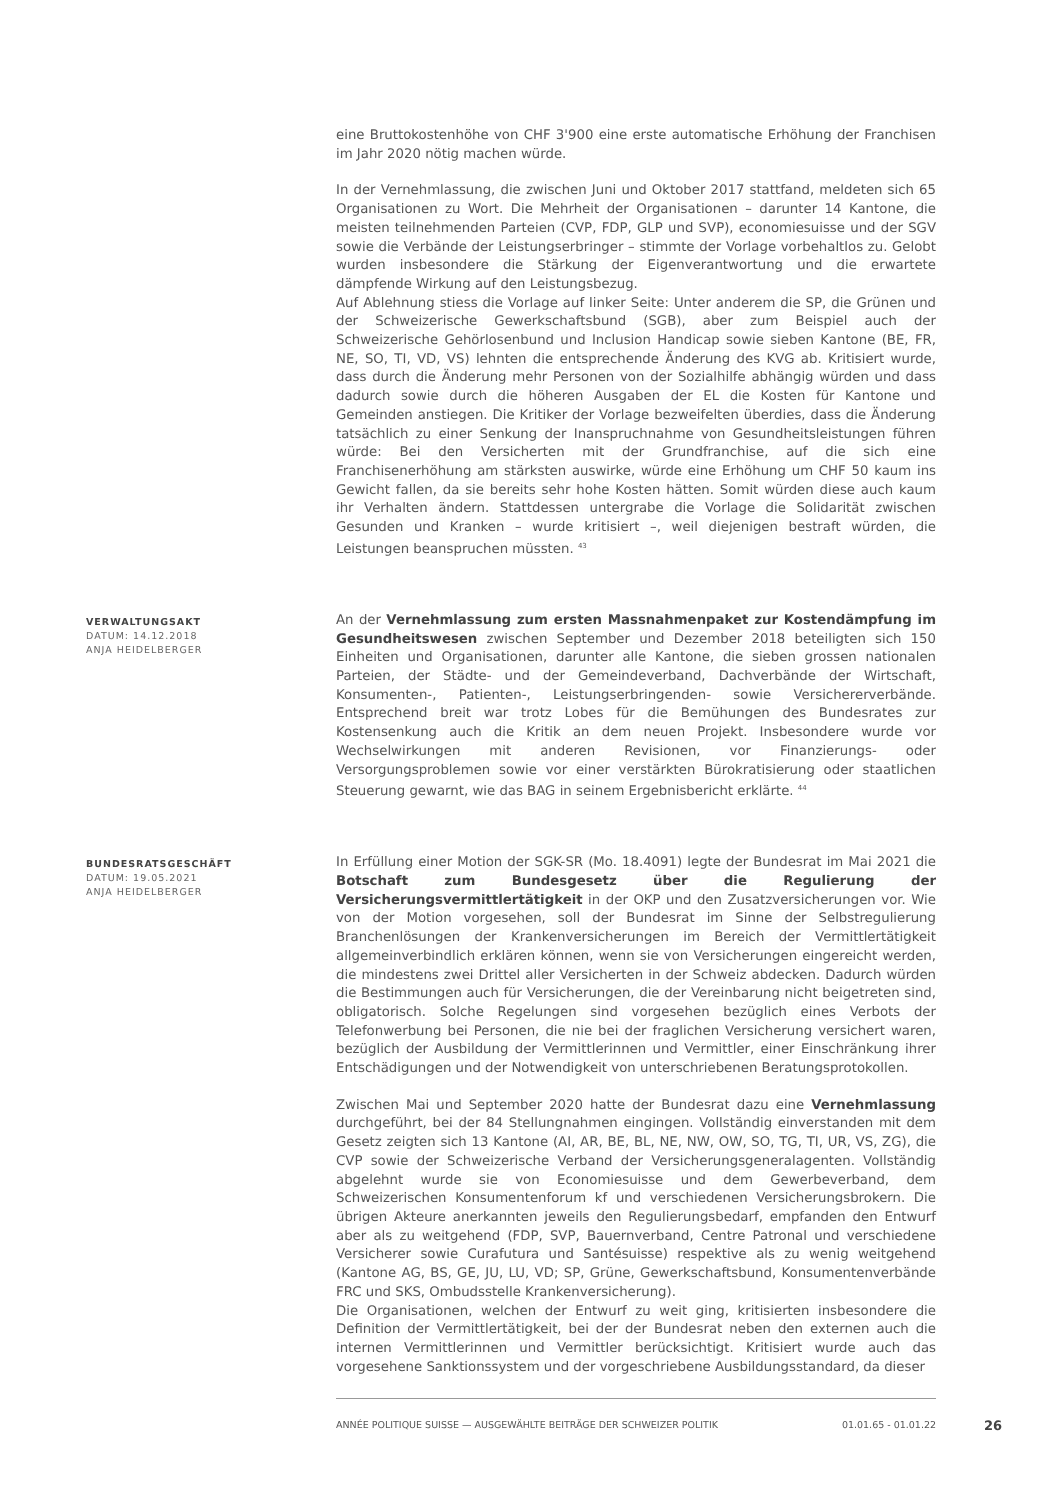eine Bruttokostenhöhe von CHF 3'900 eine erste automatische Erhöhung der Franchisen im Jahr 2020 nötig machen würde.
In der Vernehmlassung, die zwischen Juni und Oktober 2017 stattfand, meldeten sich 65 Organisationen zu Wort. Die Mehrheit der Organisationen – darunter 14 Kantone, die meisten teilnehmenden Parteien (CVP, FDP, GLP und SVP), economiesuisse und der SGV sowie die Verbände der Leistungserbringer – stimmte der Vorlage vorbehaltlos zu. Gelobt wurden insbesondere die Stärkung der Eigenverantwortung und die erwartete dämpfende Wirkung auf den Leistungsbezug.
Auf Ablehnung stiess die Vorlage auf linker Seite: Unter anderem die SP, die Grünen und der Schweizerische Gewerkschaftsbund (SGB), aber zum Beispiel auch der Schweizerische Gehörlosenbund und Inclusion Handicap sowie sieben Kantone (BE, FR, NE, SO, TI, VD, VS) lehnten die entsprechende Änderung des KVG ab. Kritisiert wurde, dass durch die Änderung mehr Personen von der Sozialhilfe abhängig würden und dass dadurch sowie durch die höheren Ausgaben der EL die Kosten für Kantone und Gemeinden anstiegen. Die Kritiker der Vorlage bezweifelten überdies, dass die Änderung tatsächlich zu einer Senkung der Inanspruchnahme von Gesundheitsleistungen führen würde: Bei den Versicherten mit der Grundfranchise, auf die sich eine Franchisenerhöhung am stärksten auswirke, würde eine Erhöhung um CHF 50 kaum ins Gewicht fallen, da sie bereits sehr hohe Kosten hätten. Somit würden diese auch kaum ihr Verhalten ändern. Stattdessen untergrabe die Vorlage die Solidarität zwischen Gesunden und Kranken – wurde kritisiert –, weil diejenigen bestraft würden, die Leistungen beanspruchen müssten. <sup>43</sup>
VERWALTUNGSAKT
DATUM: 14.12.2018
ANJA HEIDELBERGER
An der Vernehmlassung zum ersten Massnahmenpaket zur Kostendämpfung im Gesundheitswesen zwischen September und Dezember 2018 beteiligten sich 150 Einheiten und Organisationen, darunter alle Kantone, die sieben grossen nationalen Parteien, der Städte- und der Gemeindeverband, Dachverbände der Wirtschaft, Konsumenten-, Patienten-, Leistungserbringenden- sowie Versichererverbände. Entsprechend breit war trotz Lobes für die Bemühungen des Bundesrates zur Kostensenkung auch die Kritik an dem neuen Projekt. Insbesondere wurde vor Wechselwirkungen mit anderen Revisionen, vor Finanzierungs- oder Versorgungsproblemen sowie vor einer verstärkten Bürokratisierung oder staatlichen Steuerung gewarnt, wie das BAG in seinem Ergebnisbericht erklärte. <sup>44</sup>
BUNDESRATSGESCHÄFT
DATUM: 19.05.2021
ANJA HEIDELBERGER
In Erfüllung einer Motion der SGK-SR (Mo. 18.4091) legte der Bundesrat im Mai 2021 die Botschaft zum Bundesgesetz über die Regulierung der Versicherungsvermittlertätigkeit in der OKP und den Zusatzversicherungen vor. Wie von der Motion vorgesehen, soll der Bundesrat im Sinne der Selbstregulierung Branchenlösungen der Krankenversicherungen im Bereich der Vermittlertätigkeit allgemeinverbindlich erklären können, wenn sie von Versicherungen eingereicht werden, die mindestens zwei Drittel aller Versicherten in der Schweiz abdecken. Dadurch würden die Bestimmungen auch für Versicherungen, die der Vereinbarung nicht beigetreten sind, obligatorisch. Solche Regelungen sind vorgesehen bezüglich eines Verbots der Telefonwerbung bei Personen, die nie bei der fraglichen Versicherung versichert waren, bezüglich der Ausbildung der Vermittlerinnen und Vermittler, einer Einschränkung ihrer Entschädigungen und der Notwendigkeit von unterschriebenen Beratungsprotokollen.
Zwischen Mai und September 2020 hatte der Bundesrat dazu eine Vernehmlassung durchgeführt, bei der 84 Stellungnahmen eingingen. Vollständig einverstanden mit dem Gesetz zeigten sich 13 Kantone (AI, AR, BE, BL, NE, NW, OW, SO, TG, TI, UR, VS, ZG), die CVP sowie der Schweizerische Verband der Versicherungsgeneralagenten. Vollständig abgelehnt wurde sie von Economiesuisse und dem Gewerbeverband, dem Schweizerischen Konsumentenforum kf und verschiedenen Versicherungsbrokern. Die übrigen Akteure anerkannten jeweils den Regulierungsbedarf, empfanden den Entwurf aber als zu weitgehend (FDP, SVP, Bauernverband, Centre Patronal und verschiedene Versicherer sowie Curafutura und Santésuisse) respektive als zu wenig weitgehend (Kantone AG, BS, GE, JU, LU, VD; SP, Grüne, Gewerkschaftsbund, Konsumentenverbände FRC und SKS, Ombudsstelle Krankenversicherung).
Die Organisationen, welchen der Entwurf zu weit ging, kritisierten insbesondere die Definition der Vermittlertätigkeit, bei der der Bundesrat neben den externen auch die internen Vermittlerinnen und Vermittler berücksichtigt. Kritisiert wurde auch das vorgesehene Sanktionssystem und der vorgeschriebene Ausbildungsstandard, da dieser
ANNÉE POLITIQUE SUISSE — AUSGEWÄHLTE BEITRÄGE DER SCHWEIZER POLITIK 01.01.65 - 01.01.22
26